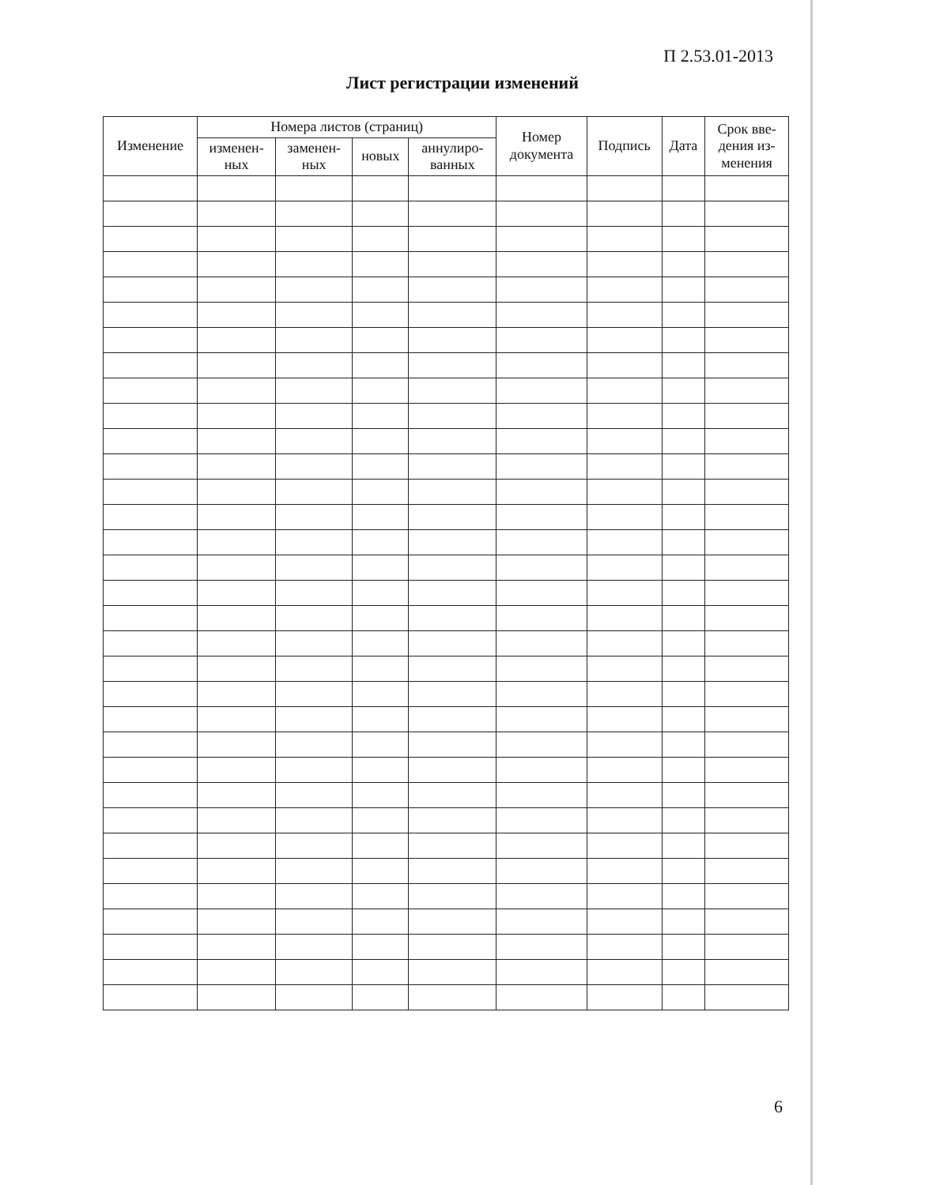П 2.53.01-2013
Лист регистрации изменений
| Изменение | Номера листов (страниц) | | | | Номер документа | Подпись | Дата | Срок вве- дения из- менения |
| --- | --- | --- | --- | --- | --- | --- | --- | --- |
| | изменен- ных | заменен- ных | новых | аннулиро- ванных | | | | |
6